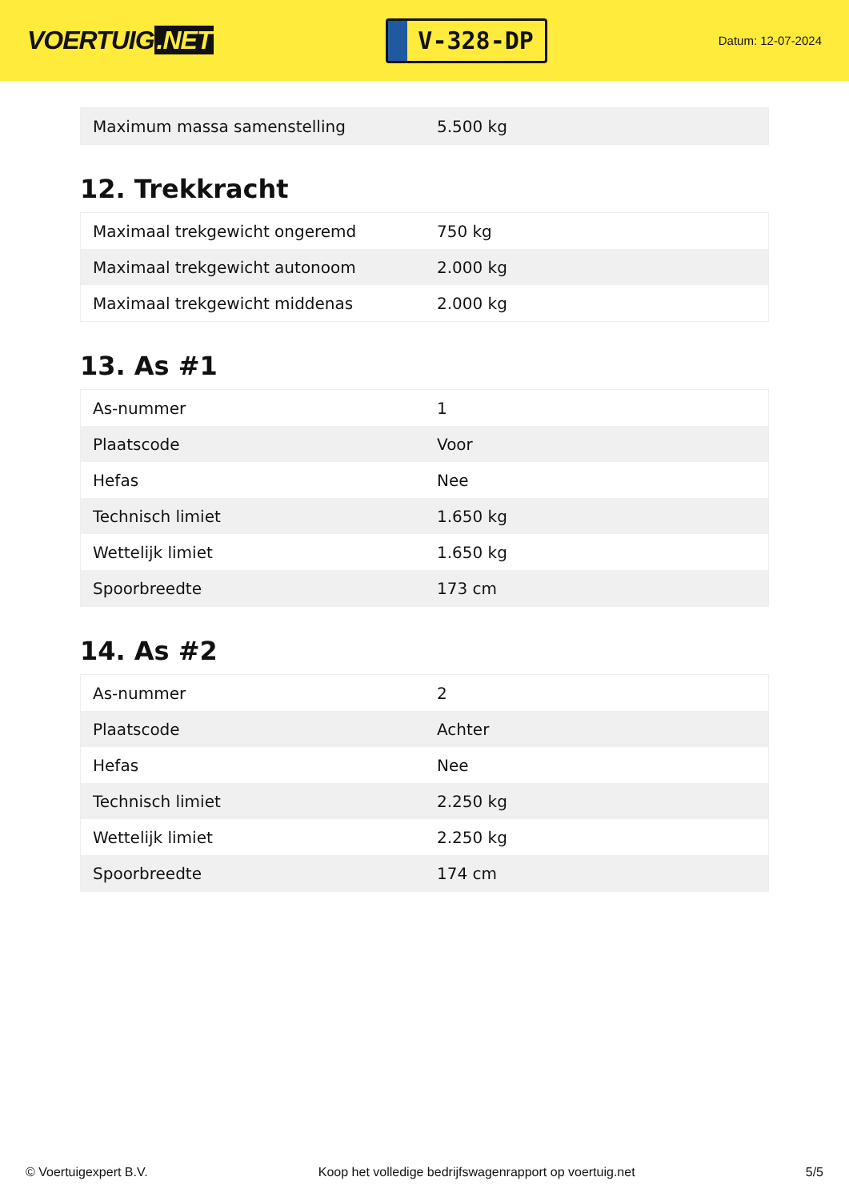VOERTUIG.NET
V-328-DP
Datum: 12-07-2024
| Maximum massa samenstelling | 5.500 kg |
12. Trekkracht
| Maximaal trekgewicht ongeremd | 750 kg |
| Maximaal trekgewicht autonoom | 2.000 kg |
| Maximaal trekgewicht middenas | 2.000 kg |
13. As #1
| As-nummer | 1 |
| Plaatscode | Voor |
| Hefas | Nee |
| Technisch limiet | 1.650 kg |
| Wettelijk limiet | 1.650 kg |
| Spoorbreedte | 173 cm |
14. As #2
| As-nummer | 2 |
| Plaatscode | Achter |
| Hefas | Nee |
| Technisch limiet | 2.250 kg |
| Wettelijk limiet | 2.250 kg |
| Spoorbreedte | 174 cm |
© Voertuigexpert B.V. Koop het volledige bedrijfswagenrapport op voertuig.net 5/5